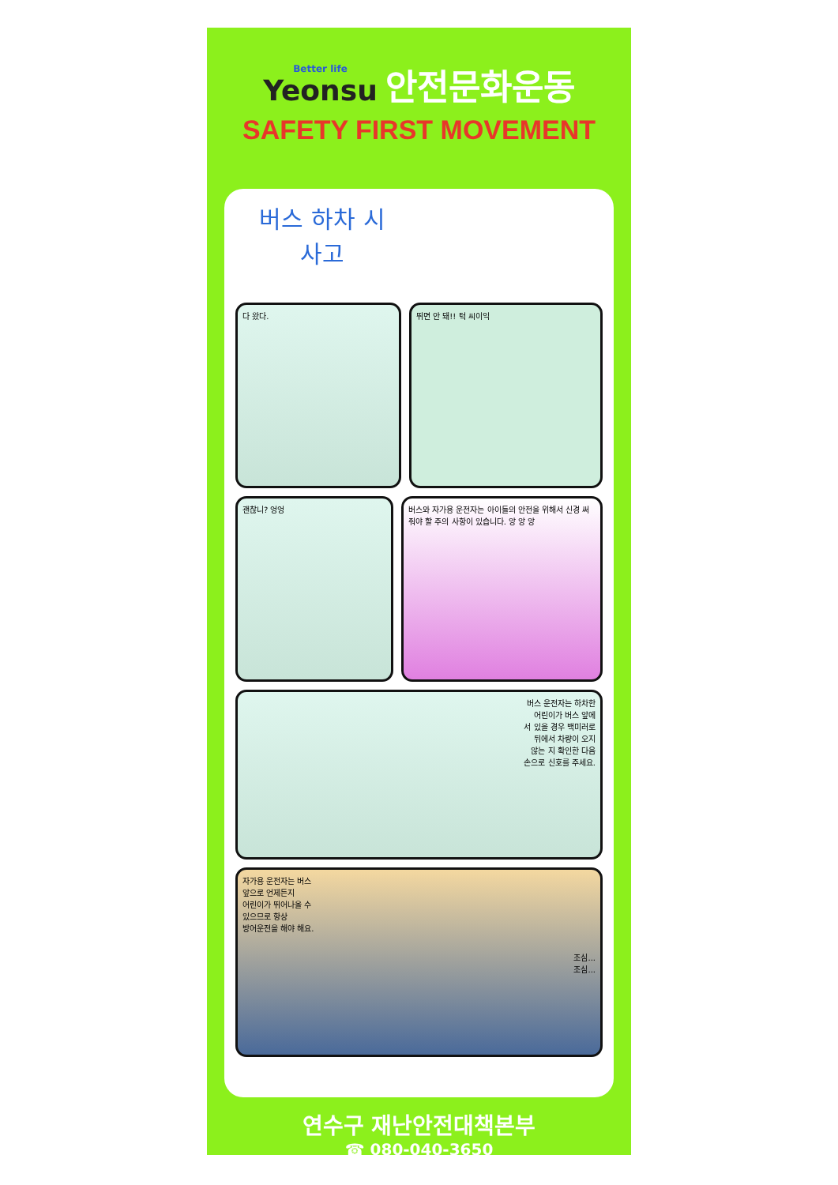Better life Yeonsu
안전문화운동
SAFETY FIRST MOVEMENT
버스 하차 시
사고
다 왔다. 뛰면 안 돼!! 턱 씨이익
괜찮니? 엉엉 버스와 자가용 운전자는 아이들의 안전을 위해서 신경 써줘야 할 주의 사항이 있습니다. 앙 앙 앙
버스 운전자는 하차한
어린이가 버스 앞에
서 있을 경우 백미러로
뒤에서 차량이 오지
않는 지 확인한 다음
손으로 신호를 주세요.
자가용 운전자는 버스
앞으로 언제든지
어린이가 뛰어나올 수
있으므로 항상
방어운전을 해야 해요.
조심...
조심...
연수구 재난안전대책본부
☎ 080-040-3650